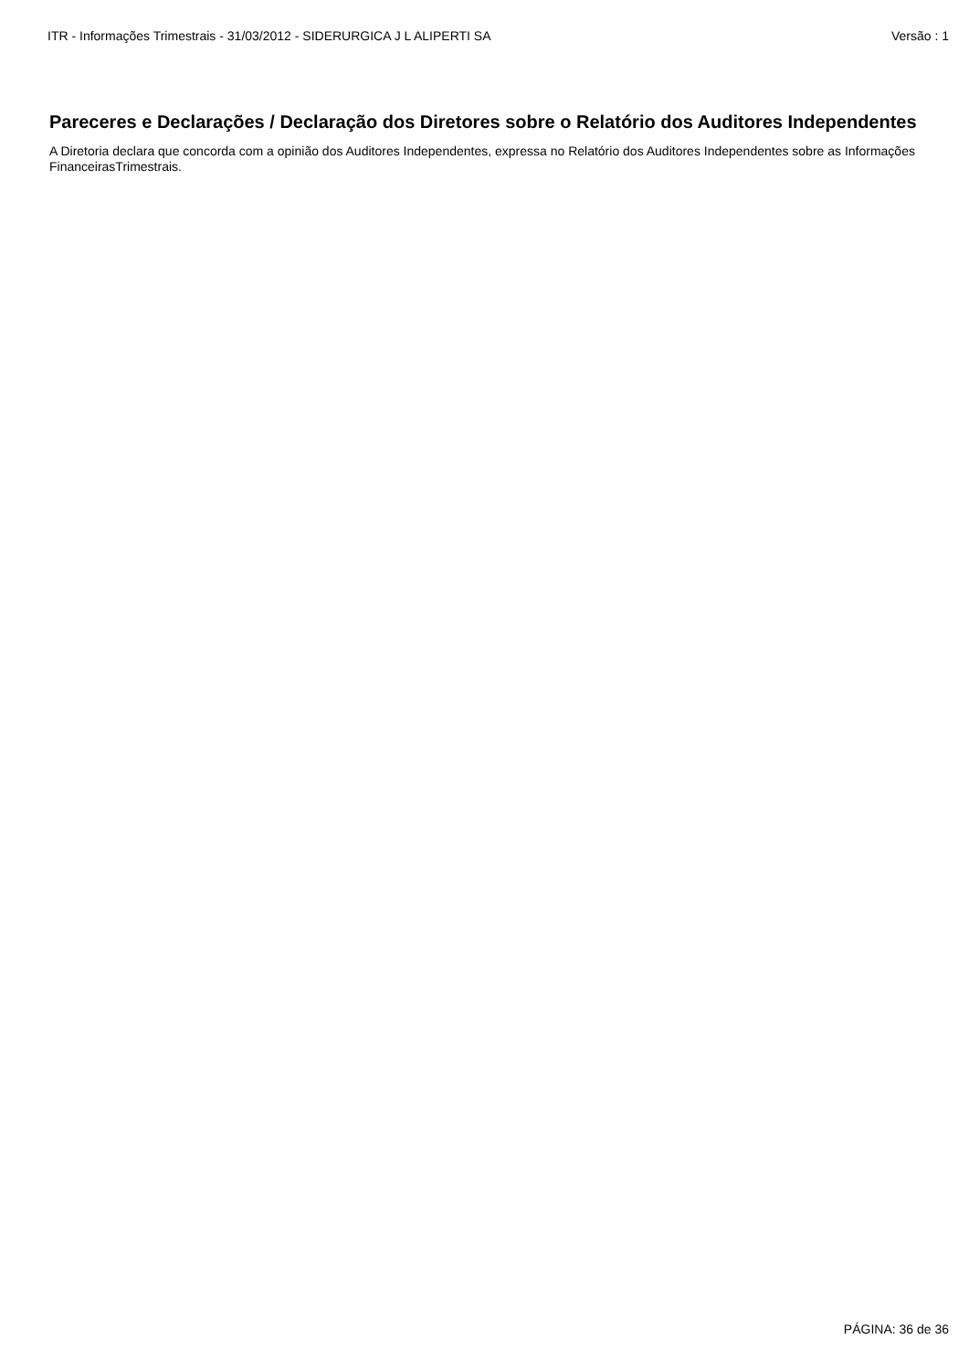ITR - Informações Trimestrais - 31/03/2012 - SIDERURGICA J L ALIPERTI SA Versão : 1
Pareceres e Declarações / Declaração dos Diretores sobre o Relatório dos Auditores Independentes
A Diretoria declara que concorda com a opinião dos Auditores Independentes, expressa no Relatório dos Auditores Independentes sobre as Informações FinanceirasTrimestrais.
PÁGINA: 36 de 36